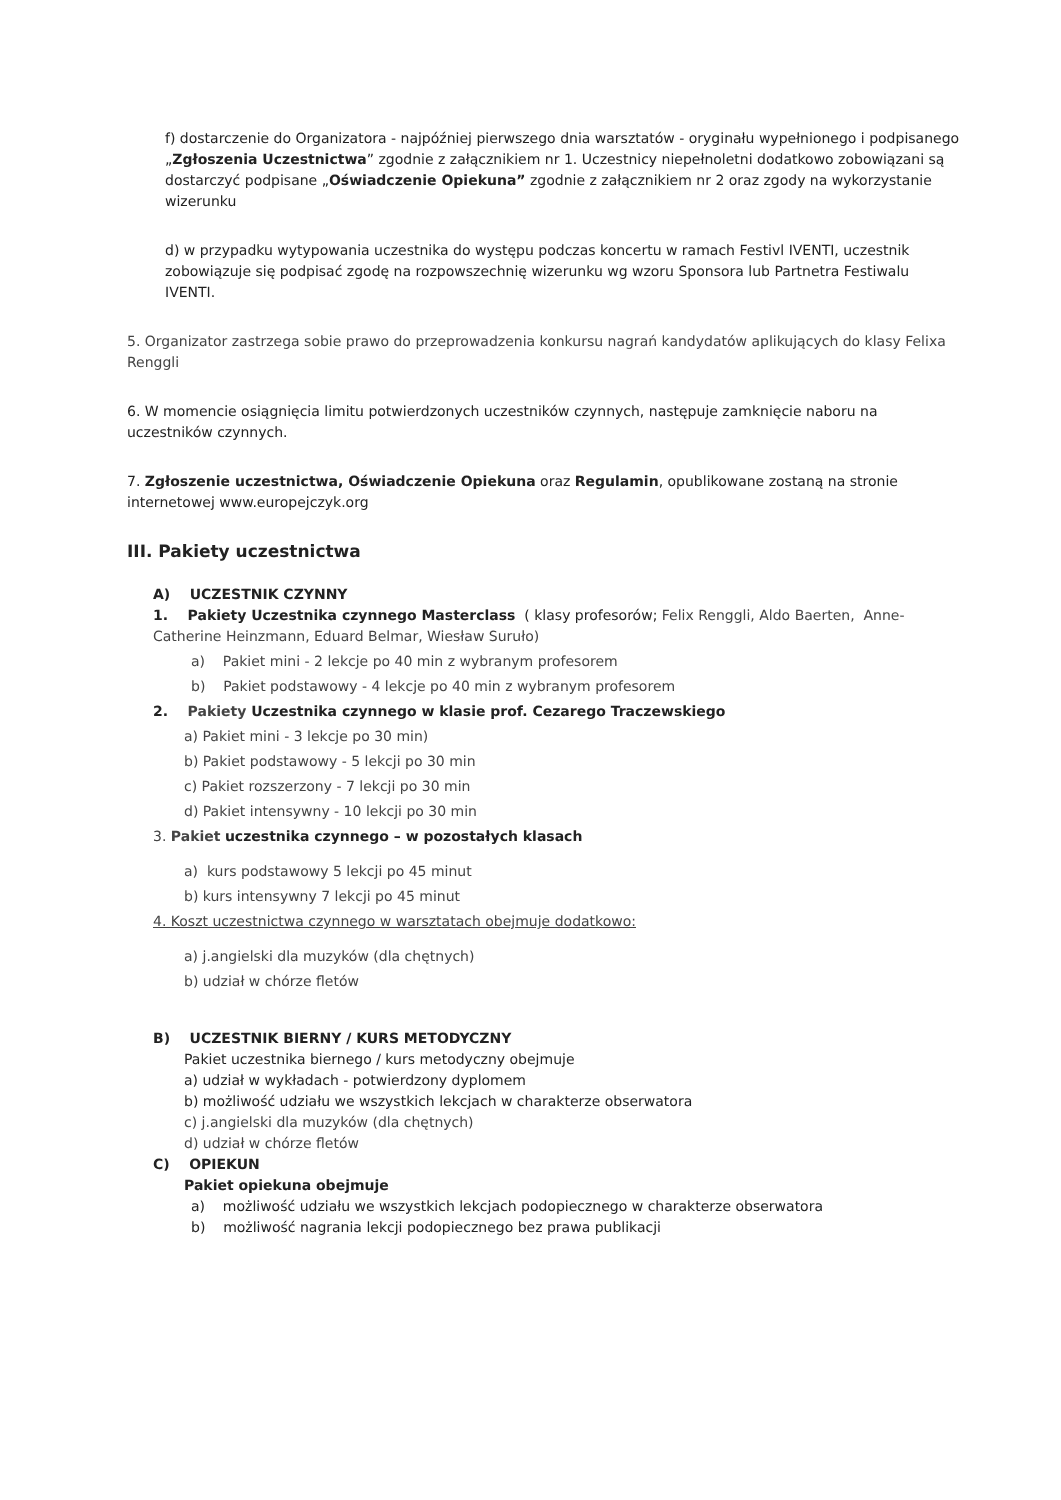f) dostarczenie do Organizatora - najpóźniej pierwszego dnia warsztatów - oryginału wypełnionego i podpisanego „Zgłoszenia Uczestnictwa” zgodnie z załącznikiem nr 1. Uczestnicy niepełnoletni dodatkowo zobowiązani są dostarczyć podpisane „Oświadczenie Opiekuna” zgodnie z załącznikiem nr 2 oraz zgody na wykorzystanie wizerunku
d) w przypadku wytypowania uczestnika do występu podczas koncertu w ramach Festivl IVENTI, uczestnik zobowiązuje się podpisać zgodę na rozpowszechnię wizerunku wg wzoru Sponsora lub Partnetra Festiwalu IVENTI.
5. Organizator zastrzega sobie prawo do przeprowadzenia konkursu nagrań kandydatów aplikujących do klasy Felixa Renggli
6. W momencie osiągnięcia limitu potwierdzonych uczestników czynnych, następuje zamknięcie naboru na uczestników czynnych.
7. Zgłoszenie uczestnictwa, Oświadczenie Opiekuna oraz Regulamin, opublikowane zostaną na stronie internetowej www.europejczyk.org
III. Pakiety uczestnictwa
A) UCZESTNIK CZYNNY
1. Pakiety Uczestnika czynnego Masterclass ( klasy profesorów; Felix Renggli, Aldo Baerten, Anne-Catherine Heinzmann, Eduard Belmar, Wiesław Suruło)
a) Pakiet mini - 2 lekcje po 40 min z wybranym profesorem
b) Pakiet podstawowy - 4 lekcje po 40 min z wybranym profesorem
2. Pakiety Uczestnika czynnego w klasie prof. Cezarego Traczewskiego
a) Pakiet mini - 3 lekcje po 30 min)
b) Pakiet podstawowy - 5 lekcji po 30 min
c) Pakiet rozszerzony - 7 lekcji po 30 min
d) Pakiet intensywny - 10 lekcji po 30 min
3. Pakiet uczestnika czynnego – w pozostałych klasach
a) kurs podstawowy 5 lekcji po 45 minut
b) kurs intensywny 7 lekcji po 45 minut
4. Koszt uczestnictwa czynnego w warsztatach obejmuje dodatkowo:
a) j.angielski dla muzyków (dla chętnych)
b) udział w chórze fletów
B) UCZESTNIK BIERNY / KURS METODYCZNY
Pakiet uczestnika biernego / kurs metodyczny obejmuje
a) udział w wykładach - potwierdzony dyplomem
b) możliwość udziału we wszystkich lekcjach w charakterze obserwatora
c) j.angielski dla muzyków (dla chętnych)
d) udział w chórze fletów
C) OPIEKUN
Pakiet opiekuna obejmuje
a) możliwość udziału we wszystkich lekcjach podopiecznego w charakterze obserwatora
b) możliwość nagrania lekcji podopiecznego bez prawa publikacji